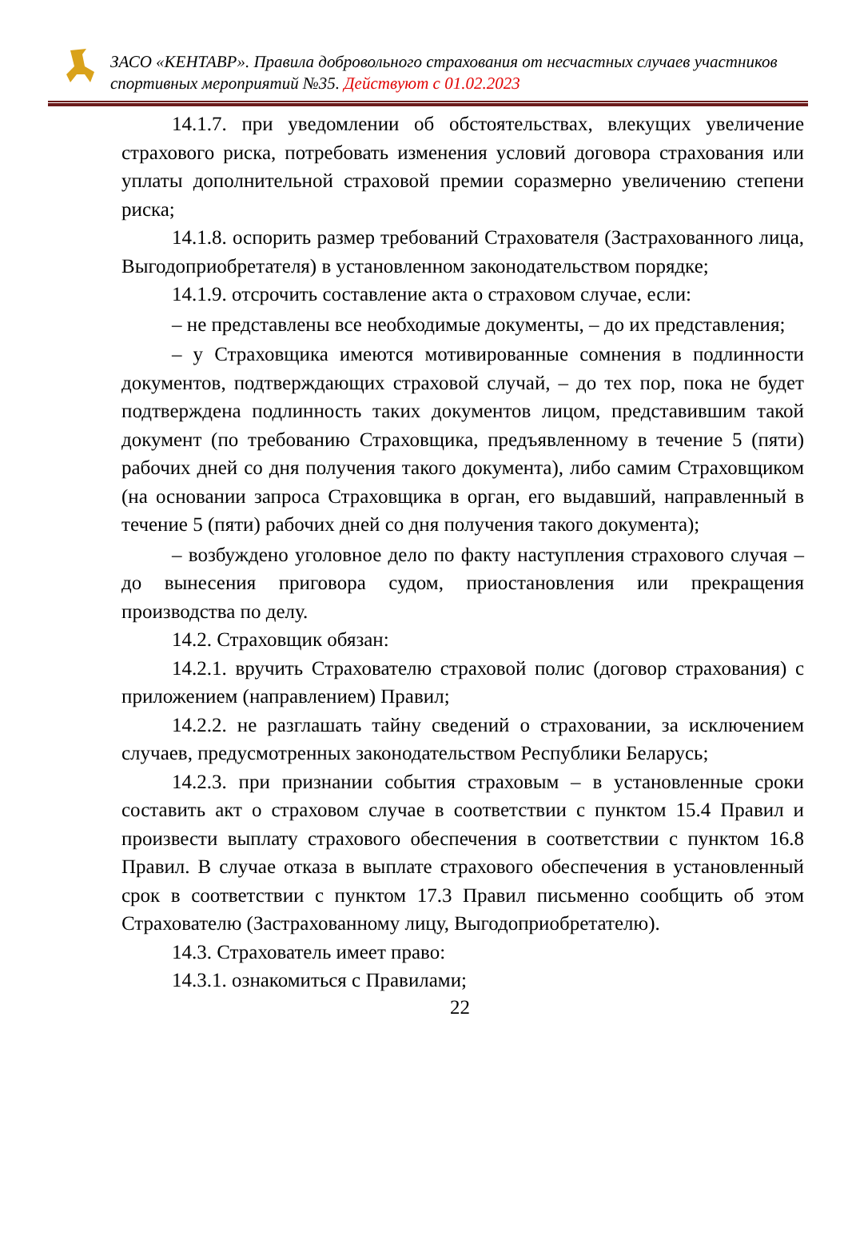ЗАСО «КЕНТАВР». Правила добровольного страхования от несчастных случаев участников спортивных мероприятий №35. Действуют с 01.02.2023
14.1.7. при уведомлении об обстоятельствах, влекущих увеличение страхового риска, потребовать изменения условий договора страхования или уплаты дополнительной страховой премии соразмерно увеличению степени риска;
14.1.8. оспорить размер требований Страхователя (Застрахованного лица, Выгодоприобретателя) в установленном законодательством порядке;
14.1.9. отсрочить составление акта о страховом случае, если:
– не представлены все необходимые документы, – до их представления;
– у Страховщика имеются мотивированные сомнения в подлинности документов, подтверждающих страховой случай, – до тех пор, пока не будет подтверждена подлинность таких документов лицом, представившим такой документ (по требованию Страховщика, предъявленному в течение 5 (пяти) рабочих дней со дня получения такого документа), либо самим Страховщиком (на основании запроса Страховщика в орган, его выдавший, направленный в течение 5 (пяти) рабочих дней со дня получения такого документа);
– возбуждено уголовное дело по факту наступления страхового случая – до вынесения приговора судом, приостановления или прекращения производства по делу.
14.2. Страховщик обязан:
14.2.1. вручить Страхователю страховой полис (договор страхования) с приложением (направлением) Правил;
14.2.2. не разглашать тайну сведений о страховании, за исключением случаев, предусмотренных законодательством Республики Беларусь;
14.2.3. при признании события страховым – в установленные сроки составить акт о страховом случае в соответствии с пунктом 15.4 Правил и произвести выплату страхового обеспечения в соответствии с пунктом 16.8 Правил. В случае отказа в выплате страхового обеспечения в установленный срок в соответствии с пунктом 17.3 Правил письменно сообщить об этом Страхователю (Застрахованному лицу, Выгодоприобретателю).
14.3. Страхователь имеет право:
14.3.1. ознакомиться с Правилами;
22